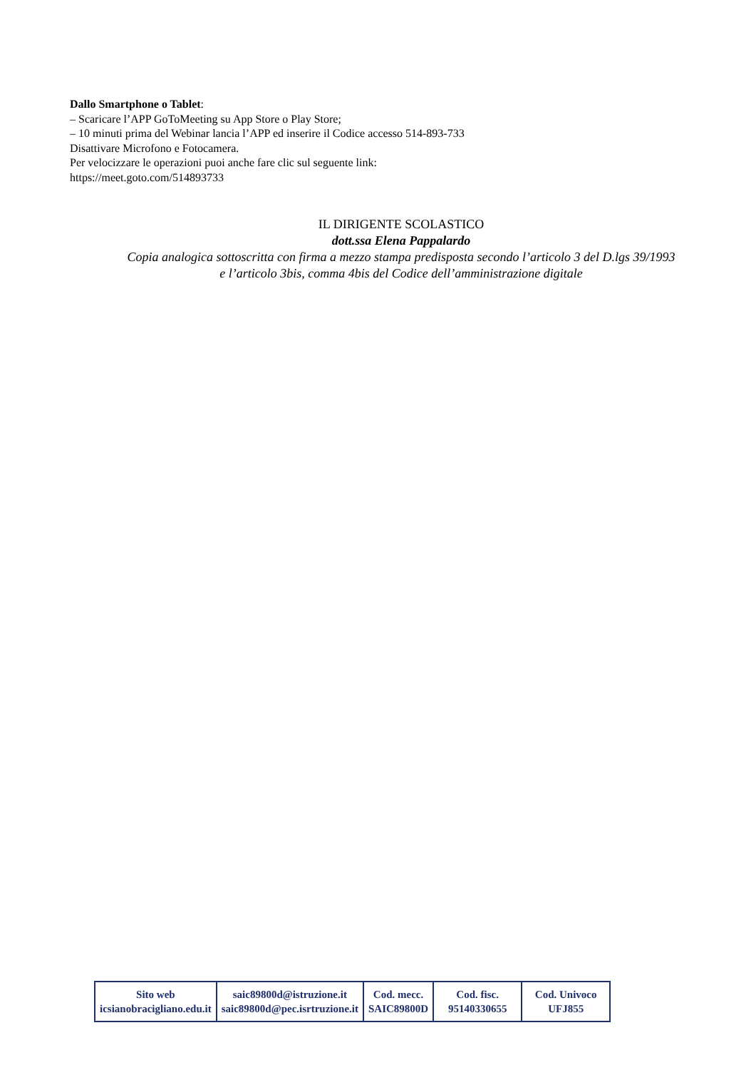Dallo Smartphone o Tablet:
– Scaricare l’APP GoToMeeting su App Store o Play Store;
– 10 minuti prima del Webinar lancia l’APP ed inserire il Codice accesso 514-893-733
Disattivare Microfono e Fotocamera.
Per velocizzare le operazioni puoi anche fare clic sul seguente link:
https://meet.goto.com/514893733
IL DIRIGENTE SCOLASTICO
dott.ssa Elena Pappalardo
Copia analogica sottoscritta con firma a mezzo stampa predisposta secondo l’articolo 3 del D.lgs 39/1993 e l’articolo 3bis, comma 4bis del Codice dell’amministrazione digitale
| Sito web icsianobracigliano.edu.it | saic89800d@istruzione.it saic89800d@pec.isrtruzione.it | Cod. mecc. SAIC89800D | Cod. fisc. 95140330655 | Cod. Univoco UFJ855 |